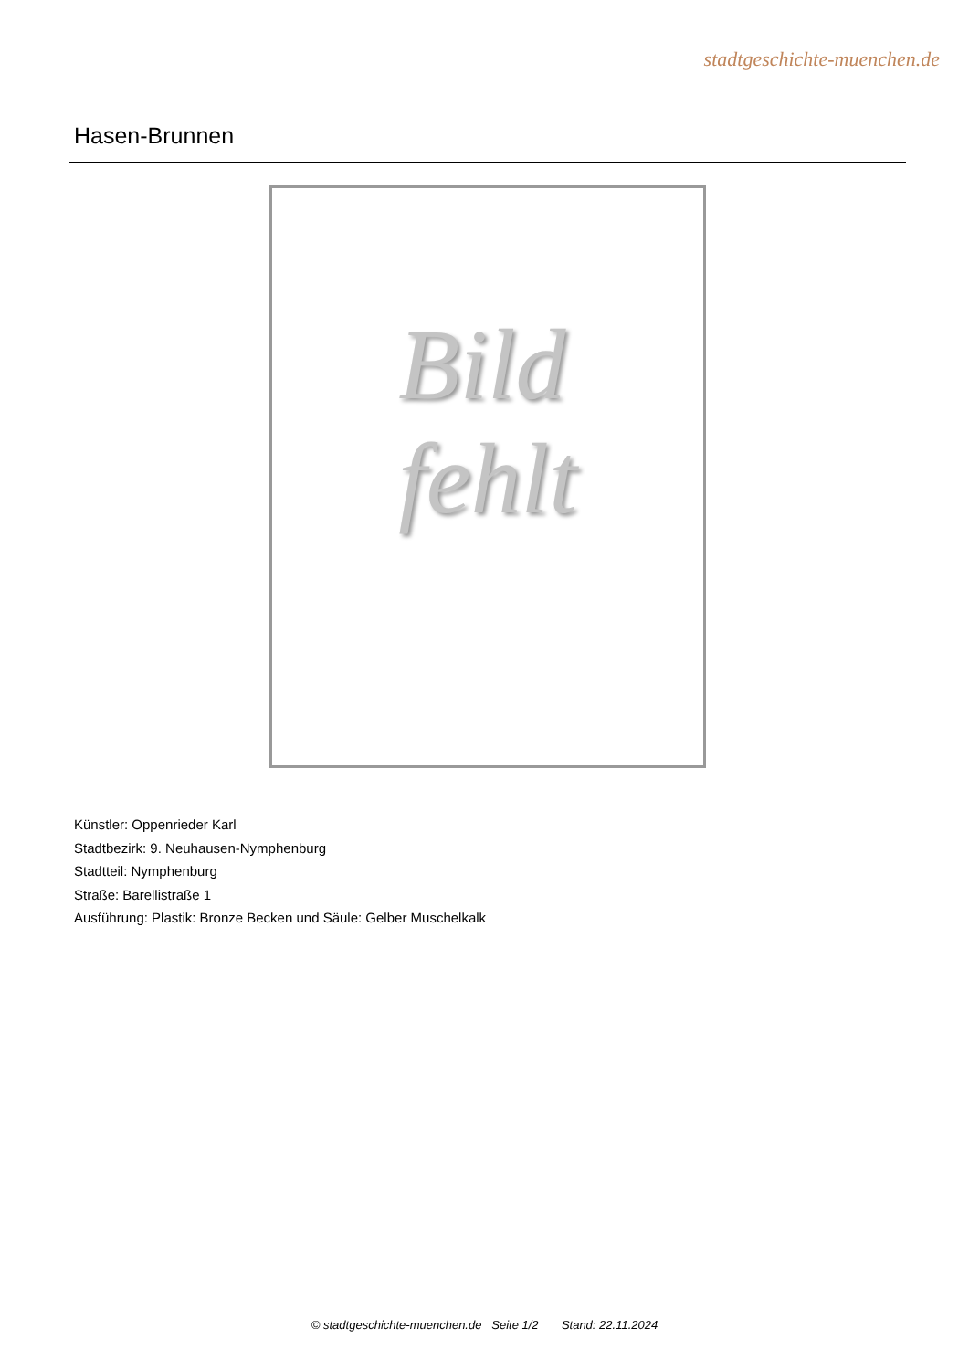stadtgeschichte-muenchen.de
Hasen-Brunnen
Bild
fehlt
Künstler: Oppenrieder Karl
Stadtbezirk: 9. Neuhausen-Nymphenburg
Stadtteil: Nymphenburg
Straße: Barellistraße 1
Ausführung: Plastik: Bronze Becken und Säule: Gelber Muschelkalk
© stadtgeschichte-muenchen.de Seite 1/2 Stand: 22.11.2024